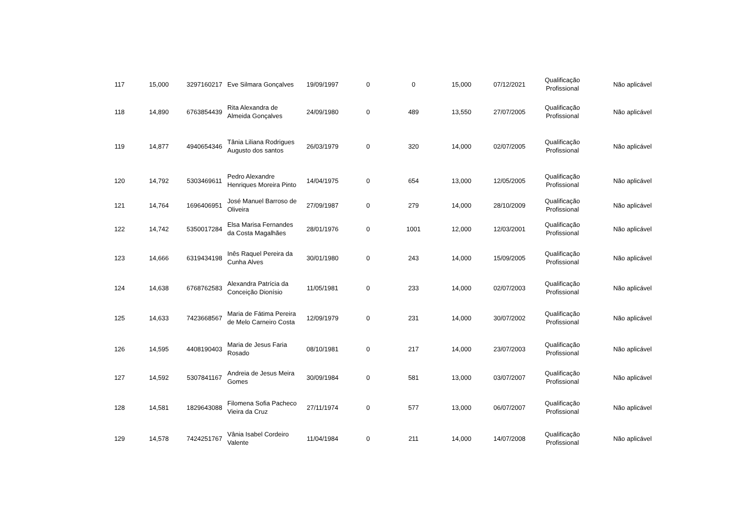| 117 | 15,000 | 3297160217 | Eve Silmara Gonçalves | 19/09/1997 | 0 | 0 | 15,000 | 07/12/2021 | Qualificação Profissional | Não aplicável |
| 118 | 14,890 | 6763854439 | Rita Alexandra de Almeida Gonçalves | 24/09/1980 | 0 | 489 | 13,550 | 27/07/2005 | Qualificação Profissional | Não aplicável |
| 119 | 14,877 | 4940654346 | Tânia Liliana Rodrigues Augusto dos santos | 26/03/1979 | 0 | 320 | 14,000 | 02/07/2005 | Qualificação Profissional | Não aplicável |
| 120 | 14,792 | 5303469611 | Pedro Alexandre Henriques Moreira Pinto | 14/04/1975 | 0 | 654 | 13,000 | 12/05/2005 | Qualificação Profissional | Não aplicável |
| 121 | 14,764 | 1696406951 | José Manuel Barroso de Oliveira | 27/09/1987 | 0 | 279 | 14,000 | 28/10/2009 | Qualificação Profissional | Não aplicável |
| 122 | 14,742 | 5350017284 | Elsa Marisa Fernandes da Costa Magalhães | 28/01/1976 | 0 | 1001 | 12,000 | 12/03/2001 | Qualificação Profissional | Não aplicável |
| 123 | 14,666 | 6319434198 | Inês Raquel Pereira da Cunha Alves | 30/01/1980 | 0 | 243 | 14,000 | 15/09/2005 | Qualificação Profissional | Não aplicável |
| 124 | 14,638 | 6768762583 | Alexandra Patrícia da Conceição Dionísio | 11/05/1981 | 0 | 233 | 14,000 | 02/07/2003 | Qualificação Profissional | Não aplicável |
| 125 | 14,633 | 7423668567 | Maria de Fátima Pereira de Melo Carneiro Costa | 12/09/1979 | 0 | 231 | 14,000 | 30/07/2002 | Qualificação Profissional | Não aplicável |
| 126 | 14,595 | 4408190403 | Maria de Jesus Faria Rosado | 08/10/1981 | 0 | 217 | 14,000 | 23/07/2003 | Qualificação Profissional | Não aplicável |
| 127 | 14,592 | 5307841167 | Andreia de Jesus Meira Gomes | 30/09/1984 | 0 | 581 | 13,000 | 03/07/2007 | Qualificação Profissional | Não aplicável |
| 128 | 14,581 | 1829643088 | Filomena Sofia Pacheco Vieira da Cruz | 27/11/1974 | 0 | 577 | 13,000 | 06/07/2007 | Qualificação Profissional | Não aplicável |
| 129 | 14,578 | 7424251767 | Vânia Isabel Cordeiro Valente | 11/04/1984 | 0 | 211 | 14,000 | 14/07/2008 | Qualificação Profissional | Não aplicável |